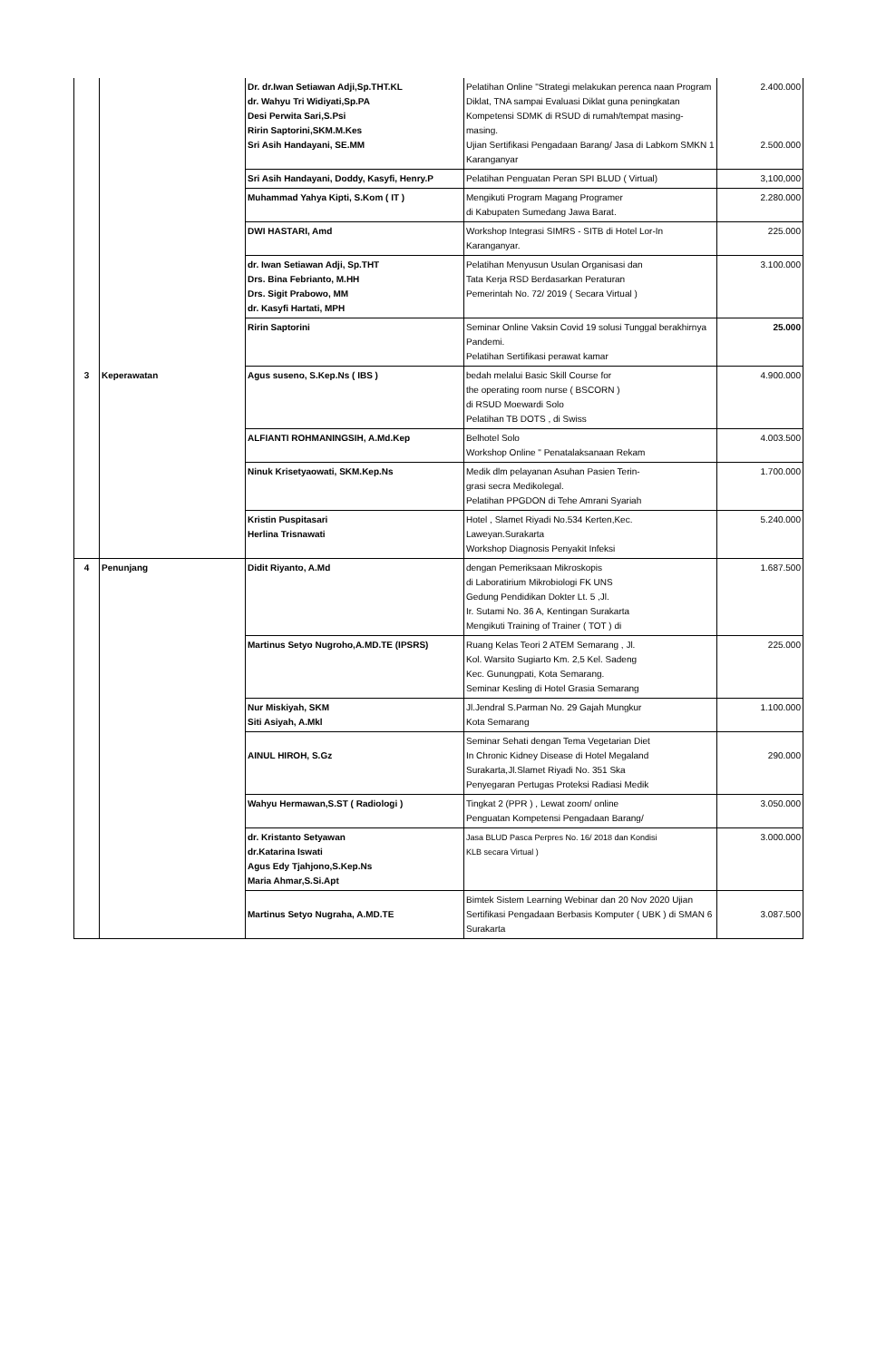| | | Dr. dr.Iwan Setiawan Adji,Sp.THT.KL dr. Wahyu Tri Widiyati,Sp.PA Desi Perwita Sari,S.Psi Ririn Saptorini,SKM.M.Kes Sri Asih Handayani, SE.MM | Pelatihan Online "Strategi melakukan perenca naan Program Diklat, TNA sampai Evaluasi Diklat guna peningkatan Kompetensi SDMK di RSUD di rumah/tempat masing-masing. Ujian Sertifikasi Pengadaan Barang/ Jasa di Labkom SMKN 1 Karanganyar | 2.400.000 2.500.000 |
| | | Sri Asih Handayani, Doddy, Kasyfi, Henry.P | Pelatihan Penguatan Peran SPI BLUD ( Virtual) | 3,100,000 |
| | | Muhammad Yahya Kipti, S.Kom ( IT ) | Mengikuti Program Magang Programer di Kabupaten Sumedang Jawa Barat. | 2.280.000 |
| | | DWI HASTARI, Amd | Workshop Integrasi SIMRS - SITB di Hotel Lor-In Karanganyar. | 225.000 |
| | | dr. Iwan Setiawan Adji, Sp.THT Drs. Bina Febrianto, M.HH Drs. Sigit Prabowo, MM dr. Kasyfi Hartati, MPH | Pelatihan Menyusun Usulan Organisasi dan Tata Kerja RSD Berdasarkan Peraturan Pemerintah No. 72/ 2019 ( Secara Virtual ) | 3.100.000 |
| | | Ririn Saptorini | Seminar Online Vaksin Covid 19 solusi Tunggal berakhirnya Pandemi. Pelatihan Sertifikasi perawat kamar | 25.000 |
| 3 | Keperawatan | Agus suseno, S.Kep.Ns ( IBS ) | bedah melalui Basic Skill Course for the operating room nurse ( BSCORN ) di RSUD Moewardi Solo Pelatihan TB DOTS , di Swiss | 4.900.000 |
| | | ALFIANTI ROHMANINGSIH, A.Md.Kep | Belhotel Solo Workshop Online " Penatalaksanaan Rekam | 4.003.500 |
| | | Ninuk Krisetyaowati, SKM.Kep.Ns | Medik dlm pelayanan Asuhan Pasien Terin- grasi secra Medikolegal. Pelatihan PPGDON di Tehe Amrani Syariah | 1.700.000 |
| | | Kristin Puspitasari Herlina Trisnawati | Hotel , Slamet Riyadi No.534 Kerten,Kec. Laweyan.Surakarta Workshop Diagnosis Penyakit Infeksi | 5.240.000 |
| 4 | Penunjang | Didit Riyanto, A.Md | dengan Pemeriksaan Mikroskopis di Laboratirium Mikrobiologi FK UNS Gedung Pendidikan Dokter Lt. 5 ,Jl. Ir. Sutami No. 36 A, Kentingan Surakarta Mengikuti Training of Trainer ( TOT ) di | 1.687.500 |
| | | Martinus Setyo Nugroho,A.MD.TE (IPSRS) | Ruang Kelas Teori 2 ATEM Semarang , Jl. Kol. Warsito Sugiarto Km. 2,5 Kel. Sadeng Kec. Gunungpati, Kota Semarang. Seminar Kesling di Hotel Grasia Semarang | 225.000 |
| | | Nur Miskiyah, SKM Siti Asiyah, A.Mkl | Jl.Jendral S.Parman No. 29 Gajah Mungkur Kota Semarang | 1.100.000 |
| | | AINUL HIROH, S.Gz | Seminar Sehati dengan Tema Vegetarian Diet In Chronic Kidney Disease di Hotel Megaland Surakarta,Jl.Slamet Riyadi No. 351 Ska Penyegaran Pertugas Proteksi Radiasi Medik | 290.000 |
| | | Wahyu Hermawan,S.ST ( Radiologi ) | Tingkat 2 (PPR ) , Lewat zoom/ online Penguatan Kompetensi Pengadaan Barang/ | 3.050.000 |
| | | dr. Kristanto Setyawan dr.Katarina Iswati Agus Edy Tjahjono,S.Kep.Ns Maria Ahmar,S.Si.Apt | Jasa BLUD Pasca Perpres No. 16/ 2018 dan Kondisi KLB secara Virtual ) | 3.000.000 |
| | | Martinus Setyo Nugraha, A.MD.TE | Bimtek Sistem Learning Webinar dan 20 Nov 2020 Ujian Sertifikasi Pengadaan Berbasis Komputer ( UBK ) di SMAN 6 Surakarta | 3.087.500 |